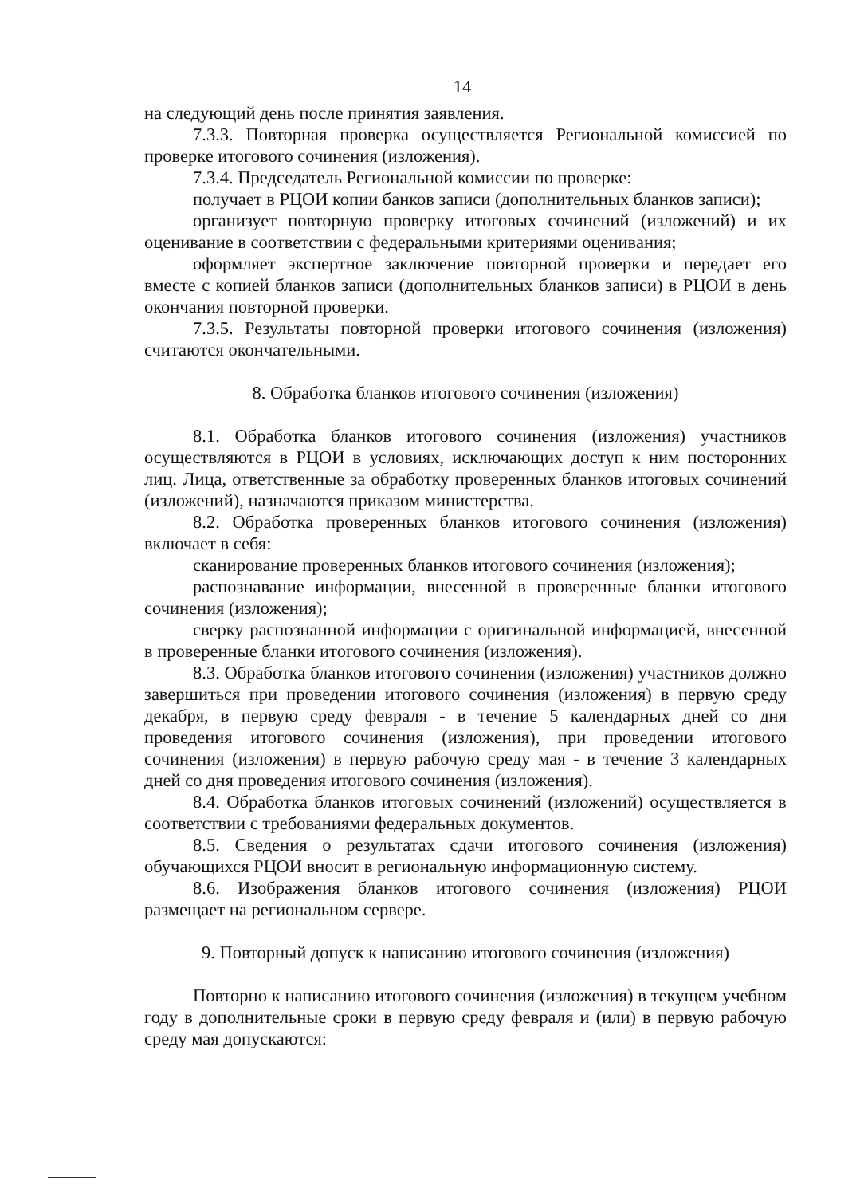14
на следующий день после принятия заявления.
7.3.3. Повторная проверка осуществляется Региональной комиссией по проверке итогового сочинения (изложения).
7.3.4. Председатель Региональной комиссии по проверке:
получает в РЦОИ копии банков записи (дополнительных бланков записи);
организует повторную проверку итоговых сочинений (изложений) и их оценивание в соответствии с федеральными критериями оценивания;
оформляет экспертное заключение повторной проверки и передает его вместе с копией бланков записи (дополнительных бланков записи) в РЦОИ в день окончания повторной проверки.
7.3.5. Результаты повторной проверки итогового сочинения (изложения) считаются окончательными.
8. Обработка бланков итогового сочинения (изложения)
8.1. Обработка бланков итогового сочинения (изложения) участников осуществляются в РЦОИ в условиях, исключающих доступ к ним посторонних лиц. Лица, ответственные за обработку проверенных бланков итоговых сочинений (изложений), назначаются приказом министерства.
8.2. Обработка проверенных бланков итогового сочинения (изложения) включает в себя:
сканирование проверенных бланков итогового сочинения (изложения);
распознавание информации, внесенной в проверенные бланки итогового сочинения (изложения);
сверку распознанной информации с оригинальной информацией, внесенной в проверенные бланки итогового сочинения (изложения).
8.3. Обработка бланков итогового сочинения (изложения) участников должно завершиться при проведении итогового сочинения (изложения) в первую среду декабря, в первую среду февраля - в течение 5 календарных дней со дня проведения итогового сочинения (изложения), при проведении итогового сочинения (изложения) в первую рабочую среду мая - в течение 3 календарных дней со дня проведения итогового сочинения (изложения).
8.4. Обработка бланков итоговых сочинений (изложений) осуществляется в соответствии с требованиями федеральных документов.
8.5. Сведения о результатах сдачи итогового сочинения (изложения) обучающихся РЦОИ вносит в региональную информационную систему.
8.6. Изображения бланков итогового сочинения (изложения) РЦОИ размещает на региональном сервере.
9. Повторный допуск к написанию итогового сочинения (изложения)
Повторно к написанию итогового сочинения (изложения) в текущем учебном году в дополнительные сроки в первую среду февраля и (или) в первую рабочую среду мая допускаются: